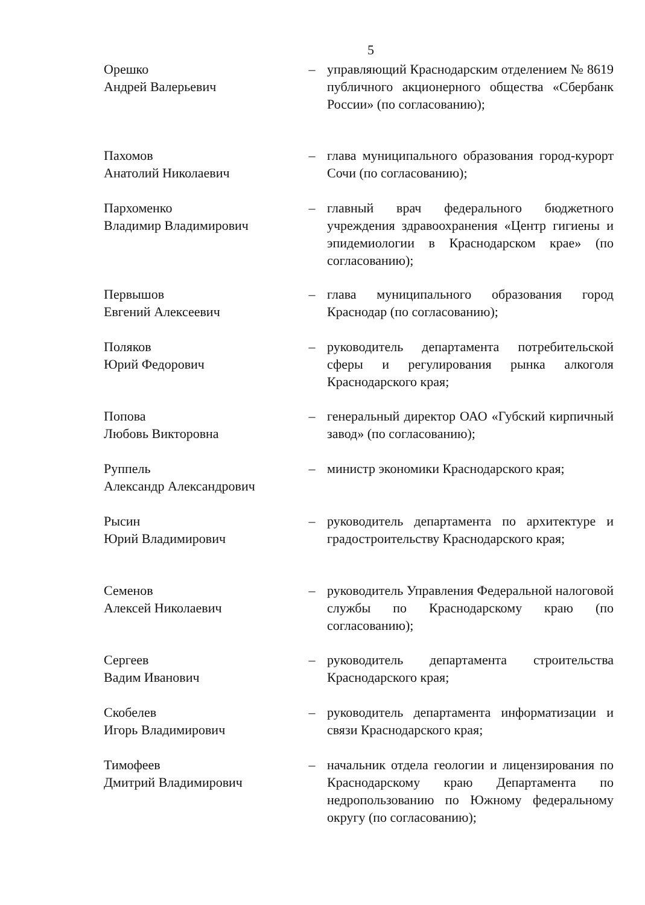5
Орешко
Андрей Валерьевич
– управляющий Краснодарским отделением № 8619 публичного акционерного общества «Сбербанк России» (по согласованию);
Пахомов
Анатолий Николаевич
– глава муниципального образования город-курорт Сочи (по согласованию);
Пархоменко
Владимир Владимирович
– главный врач федерального бюджетного учреждения здравоохранения «Центр гигиены и эпидемиологии в Краснодарском крае» (по согласованию);
Первышов
Евгений Алексеевич
– глава муниципального образования город Краснодар (по согласованию);
Поляков
Юрий Федорович
– руководитель департамента потребительской сферы и регулирования рынка алкоголя Краснодарского края;
Попова
Любовь Викторовна
– генеральный директор ОАО «Губский кирпичный завод» (по согласованию);
Руппель
Александр Александрович
– министр экономики Краснодарского края;
Рысин
Юрий Владимирович
– руководитель департамента по архитектуре и градостроительству Краснодарского края;
Семенов
Алексей Николаевич
– руководитель Управления Федеральной налоговой службы по Краснодарскому краю (по согласованию);
Сергеев
Вадим Иванович
– руководитель департамента строительства Краснодарского края;
Скобелев
Игорь Владимирович
– руководитель департамента информатизации и связи Краснодарского края;
Тимофеев
Дмитрий Владимирович
– начальник отдела геологии и лицензирования по Краснодарскому краю Департамента по недропользованию по Южному федеральному округу (по согласованию);